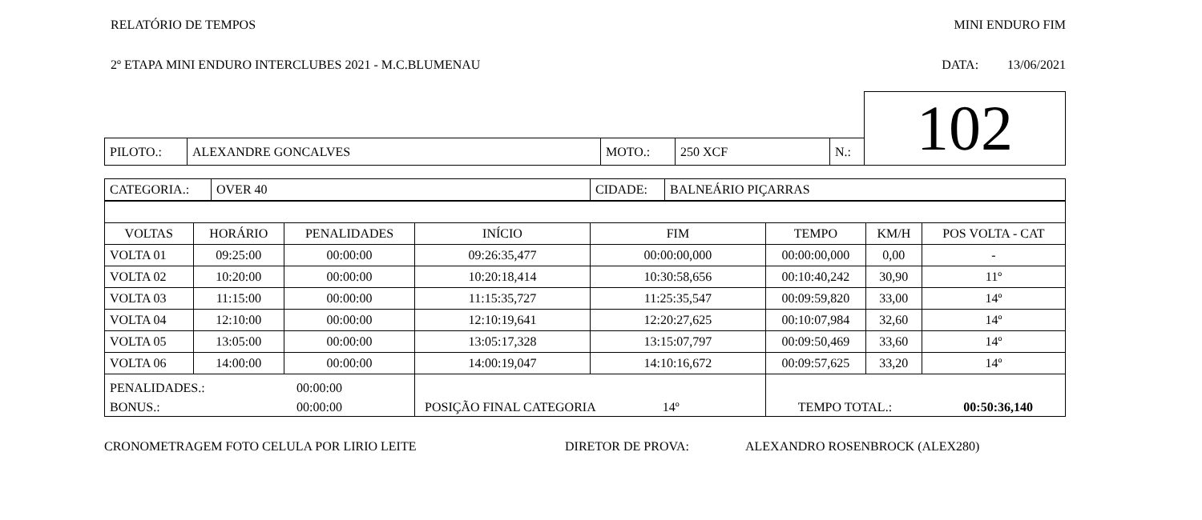RELATÓRIO DE TEMPOS MINI ENDURO FIM
2º ETAPA MINI ENDURO INTERCLUBES 2021 - M.C.BLUMENAU DATA: 13/06/2021
| | | | | | 102 |
| PILOTO.: | ALEXANDRE GONCALVES | MOTO.: | 250 XCF | N.: | |
| / CATEGORIA.: / OVER 40 / CIDADE: / BALNEÁRIO PIÇARRAS / | | | | | | | |
| VOLTAS | HORÁRIO | PENALIDADES | INÍCIO | FIM | TEMPO | KM/H | POS VOLTA - CAT |
| VOLTA 01 | 09:25:00 | 00:00:00 | 09:26:35,477 | 00:00:00,000 | 00:00:00,000 | 0,00 | - |
| VOLTA 02 | 10:20:00 | 00:00:00 | 10:20:18,414 | 10:30:58,656 | 00:10:40,242 | 30,90 | 11º |
| VOLTA 03 | 11:15:00 | 00:00:00 | 11:15:35,727 | 11:25:35,547 | 00:09:59,820 | 33,00 | 14º |
| VOLTA 04 | 12:10:00 | 00:00:00 | 12:10:19,641 | 12:20:27,625 | 00:10:07,984 | 32,60 | 14º |
| VOLTA 05 | 13:05:00 | 00:00:00 | 13:05:17,328 | 13:15:07,797 | 00:09:50,469 | 33,60 | 14º |
| VOLTA 06 | 14:00:00 | 00:00:00 | 14:00:19,047 | 14:10:16,672 | 00:09:57,625 | 33,20 | 14º |
| PENALIDADES.: 00:00:00 BONUS.: 00:00:00 | | | POSIÇÃO FINAL CATEGORIA 14º | | TEMPO TOTAL.: 00:50:36,140 | | |
CRONOMETRAGEM FOTO CELULA POR LIRIO LEITE DIRETOR DE PROVA: ALEXANDRO ROSENBROCK (ALEX280)